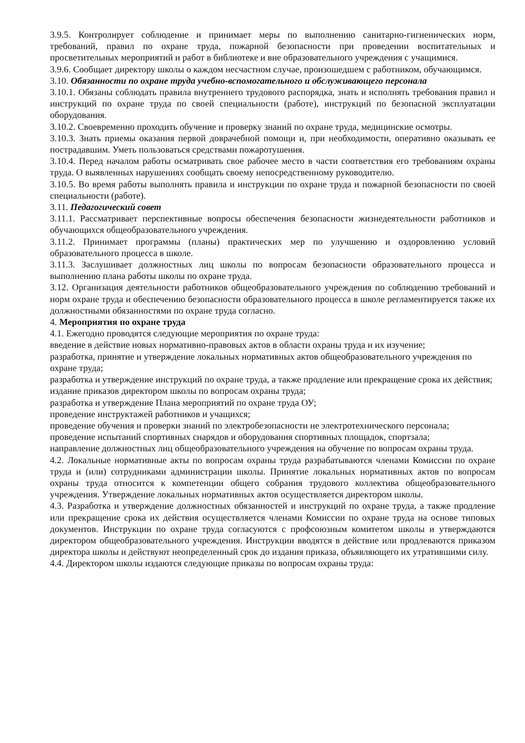3.9.5. Контролирует соблюдение и принимает меры по выполнению санитарно-гигиенических норм, требований, правил по охране труда, пожарной безопасности при проведении воспитательных и просветительных мероприятий и работ в библиотеке и вне образовательного учреждения с учащимися.
3.9.6. Сообщает директору школы о каждом несчастном случае, произошедшем с работником, обучающимся.
3.10. Обязанности по охране труда учебно-вспомогательного и обслуживающего персонала
3.10.1. Обязаны соблюдать правила внутреннего трудового распорядка, знать и исполнять требования правил и инструкций по охране труда по своей специальности (работе), инструкций по безопасной эксплуатации оборудования.
3.10.2. Своевременно проходить обучение и проверку знаний по охране труда, медицинские осмотры.
3.10.3. Знать приемы оказания первой доврачебной помощи и, при необходимости, оперативно оказывать ее пострадавшим. Уметь пользоваться средствами пожаротушения.
3.10.4. Перед началом работы осматривать свое рабочее место в части соответствия его требованиям охраны труда. О выявленных нарушениях сообщать своему непосредственному руководителю.
3.10.5. Во время работы выполнять правила и инструкции по охране труда и пожарной безопасности по своей специальности (работе).
3.11. Педагогический совет
3.11.1. Рассматривает перспективные вопросы обеспечения безопасности жизнедеятельности работников и обучающихся общеобразовательного учреждения.
3.11.2. Принимает программы (планы) практических мер по улучшению и оздоровлению условий образовательного процесса в школе.
3.11.3. Заслушивает должностных лиц школы по вопросам безопасности образовательного процесса и выполнению плана работы школы по охране труда.
3.12. Организация деятельности работников общеобразовательного учреждения по соблюдению требований и норм охране труда и обеспечению безопасности образовательного процесса в школе регламентируется также их должностными обязанностями по охране труда согласно.
4. Мероприятия по охране труда
4.1. Ежегодно проводятся следующие мероприятия по охране труда:
введение в действие новых нормативно-правовых актов в области охраны труда и их изучение;
разработка, принятие и утверждение локальных нормативных актов общеобразовательного учреждения по охране труда;
разработка и утверждение инструкций по охране труда, а также продление или прекращение срока их действия;
издание приказов директором школы по вопросам охраны труда;
разработка и утверждение Плана мероприятий по охране труда ОУ;
проведение инструктажей работников и учащихся;
проведение обучения и проверки знаний по электробезопасности не электротехнического персонала;
проведение испытаний спортивных снарядов и оборудования спортивных площадок, спортзала;
направление должностных лиц общеобразовательного учреждения на обучение по вопросам охраны труда.
4.2. Локальные нормативные акты по вопросам охраны труда разрабатываются членами Комиссии по охране труда и (или) сотрудниками администрации школы. Принятие локальных нормативных актов по вопросам охраны труда относится к компетенции общего собрания трудового коллектива общеобразовательного учреждения. Утверждение локальных нормативных актов осуществляется директором школы.
4.3. Разработка и утверждение должностных обязанностей и инструкций по охране труда, а также продление или прекращение срока их действия осуществляется членами Комиссии по охране труда на основе типовых документов. Инструкции по охране труда согласуются с профсоюзным комитетом школы и утверждаются директором общеобразовательного учреждения. Инструкции вводятся в действие или продлеваются приказом директора школы и действуют неопределенный срок до издания приказа, объявляющего их утратившими силу.
4.4. Директором школы издаются следующие приказы по вопросам охраны труда: